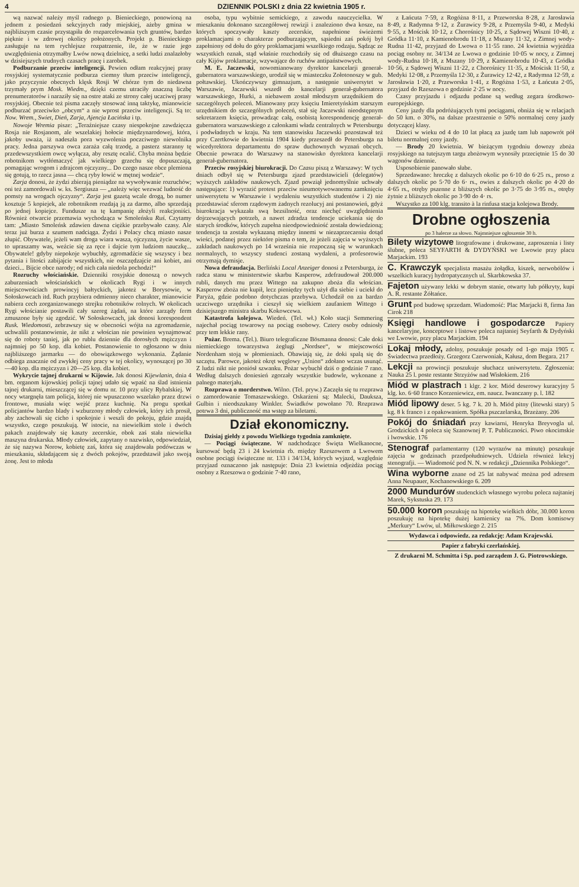4 DZIENNIK POLSKI z dnia 22 kwietnia 1905 r.
wą nazwać należy myśl radnego p. Bienieckiego, ponowioną na jednem z posiedzeń sekcyjnych rady miejskiej, ażeby gmina w najbliższym czasie przystąpiła do rozparcelowania tych gruntów, bardzo pięknie i w zdrowej okolicy położonych. Projekt p. Bienieckiego zasługuje na tem rychlejsze rozpatrzenie, ile, że w razie jego uwzględnienia otrzymałby Lwów nową dzielnicę, a setki ludzi znalazłoby w dzisiejszych trudnych czasach pracę i zarobek.
Podburzanie przeciw inteligencji. Pewien odłam reakcyjnej prasy rosyjskiej systematycznie podburza ciemny tłum przeciw inteligencji, jako przyczynie obecnych klęsk Rosji W chórze tym do niedawna trzymały prym Mosk. Wiedm., dzięki czemu utraciły znaczną liczbę prenumeratorów i naraziły się na ostre ataki ze strony całej uczciwej prasy rosyjskiej. Obecnie też pisma zaczęły stosować inną taktykę, mianowicie podburzać przeciwko „obcym“ a nie wprost przeciw inteligencji. Są to: Now. Wrem., Swiet, Dień, Zarja, Ajencja Łacińska i tp.
Nowoje Wremia pisze: „Teraźniejsze czasy niespokojne zawdzięcza Rosja nie Rosjanom, ale wszelakiej hołocie międzynarodowej, która, jakoby uważa, iż nadeszła pora wyzwolenia poczciwego niewolnika pracy. Jedna parszywa owca zaraża całą trzodę, a pasterz staranny tę przedewszystkiem owcę wyłącza, aby resztę ocalić. Chyba można będzie robotnikom wytłómaczyć jak wielkiego grzechu się dopuszczają, pomagając wrogom i zdrajcom ojczyzny... Do czego nasze obce plemiona się gotują, to rzecz jasna — chcą ryby łowić w mętnej wodzie“.
Zarja donosi, że żydzi zbierają pieniądze na wywoływanie rozruchów; oni też zamordowali w. ks. Sergiusza — „należy więc wezwać ludność do pomsty na wrogach ojczyzny“. Zarja jest gazetą wcale drogą, bo numer kosztuje 5 kopiejek, ale robotnikom rozdają ją za darmo, albo sprzedają po jednej kopiejce. Fundusze na tę kampanię złożyli reakcjoniści. Również otwarcie przemawia wychodząca w Smoleńsku Ruś. Czytamy tam: „Miasto Smoleńsk zdawien dawna ciężkie przebywało czasy. Ale teraz już burza z szumem nadciąga. Żydzi i Polacy chcą miasto nasze złupić. Obywatele, jeżeli wam droga wiara wasza, ojczyzna, życie wasze, to upraszamy was, weźcie się za ręce i dajcie tym ludziom nauczkę... Obywatele! gdyby niepokoje wybuchły, zgromadźcie się wszyscy i bez pytania i litości zabijajcie wszystkich, nie oszczędzajcie ani kobiet, ani dzieci... Bijcie obce narody; od nich cała niedola pochodzi!“
Rozruchy włościańskie. Dzienniki rosyjskie donoszą o nowych zaburzeniach włościańskich w okolicach Rygi i w innych miejscowościach prowincyj bałtyckich, jakoteż w Borysowie, w Sołoskowcach itd. Ruch przybiera odmienny nieco charakter, mianowicie nabiera cech zorganizowanego strejku robotników rolnych. W okolicach Rygi włościanie postawili cały szereg żądań, na które zarządy ferm zmuszone były się zgodzić. W Sołoskowcach, jak donosi korespondent Rusk. Wiedomosti, zebrawszy się w obecności wójta na zgromadzenie, uchwalili postanowienie, że nikt z włościan nie powinien wynajmować się do roboty taniej, jak po rublu dziennie dla dorosłych mężczyzn i najmniej po 50 kop. dla kobiet. Postanowienie to ogłoszono w dniu najbliższego jarmarku — do obowiązkowego wykonania. Żądanie odbiega znacznie od zwykłej ceny pracy w tej okolicy, wynoszącej po 30—40 kop. dla mężczyzn i 20—25 kop. dla kobiet.
Wykrycie tajnej drukarni w Kijowie. Jak donosi Kijewlanin, dnia 4 bm. organom kijowskiej policji tajnej udało się wpaść na ślad istnienia tajnej drukarni, mieszczącej się w domu nr. 10 przy ulicy Rybalskiej. W nocy wtargnęła tam policja, której nie wpuszczono wszelako przez drzwi frontowe, musiała więc wejść przez kuchnię. Na progu spotkał policjantów bardzo blady i wzburzony młody człowiek, który ich prosił, aby zachowali się cicho i spokojnie i weszli do pokoju, gdzie znajdą wszystko, czego poszukują. W istocie, na niewielkim stole i dwóch pakach znajdowały się kaszty zecerskie, obok zaś stała niewielka maszyna drukarska. Młody człowiek, zapytany o nazwisko, odpowiedział, że się nazywa Norow, kobietę zaś, która się znajdowała podówczas w mieszkaniu, składającem się z dwóch pokojów, przedstawił jako swoją żonę. Jest to młoda
osoba, typu wybitnie semickiego, z zawodu nauczycielka. W mieszkaniu dokonano szczegółowej rewizji i znaleziono dwa kosze, na których spoczywały kaszty zecerskie, napełnione świeżemi proklamacjami o charakterze podburzającym, sąsiedni zaś pokój był zapełniony od dołu do góry proklamacjami wszelkiego rodzaju. Sądząc ze wszystkich oznak, stąd właśnie rozchodziły się od dłuższego czasu na cały Kijów proklamacje, wzywające do ruchów antipaństwowych.
M. E. Jaczewski, nowomianowany dyrektor kancelarji generał-gubernatora warszawskiego, urodził się w miasteczku Zołotonoszy w gub. połtawskiej. Ukończywszy gimnazjum, a następnie uniwersytet w Warszawie, Jaczewski wszedł do kancelarji generał-gubernatora warszawskiego, Hurki, a niebawem został młodszym urzędnikiem do szczególnych poleceń. Mianowany przy księciu Imieretyńskim starszym urzędnikiem do szczególnych poleceń, stał się Jaczewski nieodstępnym sekretarzem księcia, prowadząc całą, osobistą korespondencję generał-gubernatora warszawskiego z członkami władz centralnych w Petersburgu i podwładnych w kraju. Na tem stanowisku Jaczewski pozostawał też przy Czertkowie do kwietnia 1904 kiedy przeszedł do Petersburga na wicedyrektora departamentu do spraw duchownych wyznań obcych. Obecnie powraca do Warszawy na stanowisko dyrektora kancelarji generał-gubernatora.
Przeciw rosyjskiej biurokracji. Do Czasu piszą z Warszawy: W tych dniach odbył się w Petersburgu zjazd przedstawicieli (delegatów) wyższych zakładów naukowych. Zjazd powziął jednomyślnie uchwały następujące: 1) wyrazić protest przeciw nieumotywowanemu zamknięciu uniwersytetu w Warszawie i wydaleniu wszystkich studentów i 2) nie przedstawiać sferom rządowym żadnych rezolucyj ani postanowień, gdyż biurokracja wykazała swą bezsilność, oraz niechęć uwzględnienia dojrzewających potrzeb, a nawet zdradza tendencje uciekania się do starych środków, których zupełna nieodpowiedniość została dowiedzioną; tendencja ta została wykazaną między innemi w niezaprzeczeniu dotąd wieści, podanej przez niektóre pisma o tem, że jeżeli zajęcia w wyższych zakładach naukowych po 14 września nie rozpoczną się w warunkach normalnych, to wszyscy studenci zostaną wydaleni, a profesorowie otrzymają dymisje.
Nowa defraudacja. Berliński Local Anzeiger donosi z Petersburga, że radca stanu w ministerstwie skarbu Kasperow, zdefraudował 200.000 rubli, danych mu przez Wittego na zakupno zboża dla włościan. Kasperow zboża nie kupił, lecz pieniędzy tych użył dla siebie i uciekł do Paryża, gdzie podobno dotychczas przebywa. Uchodził on za bardzo uczciwego urzędnika i cieszył się wielkiem zaufaniem Wittego i dzisiejszego ministra skarbu Kokowcewa.
Katastrofa kolejowa. Wiedeń. (Tel. wł.) Koło stacji Semmering najechał pociąg towarowy na pociąg osobowy. Cztery osoby odniosły przy tem lekkie rany.
Pożar. Brema. (Tel.). Biuro telegraficzne Bösmanna donosi: Całe doki niemieckiego towarzystwa żeglugi „Nordsee“, w miejscowości Nordenham stoją w płomieniach. Obawiają się, że doki spalą się do szczętu. Parowce, jakoteż okręt węglowy „Union“ zdołano wczas usunąć. Z ludzi nikt nie poniósł szwanku. Pożar wybuchł dziś o godzinie 7 rano. Według dalszych doniesień zgorzały wszystkie budowle, wykonane z palnego materjału.
Rozprawa o morderstwo. Wilno. (Tel. pryw.) Zaczęła się tu rozprawa o zamordowanie Tomaszewskiego. Oskarżeni są: Malecki, Dauksza, Gulbin i nieodszukany Winkler. Świadków powołano 70. Rozprawa potrwa 3 dni, publiczność ma wstęp za biletami.
Dział ekonomiczny.
Dzisiaj giełdy z powodu Wielkiego tygodnia zamknięte.
— Pociągi świąteczne. W nadchodzące Święta Wielkanocne, kursować będą 23 i 24 kwietnia rb. między Rzeszowem a Lwowem osobne pociągi świąteczne nr. 133 i 34/134, których wyjazd, względnie przyjazd oznaczono jak następuje: Dnia 23 kwietnia odjeżdża pociąg osobny z Rzeszowa o godzinie 7·40 rano,
z Łańcuta 7·59, z Rogóżna 8·11, z Przeworska 8·28, z Jarosławia 8·49, z Radymna 9·12, z Żurawicy 9·28, z Przemyśla 9·40, z Medyki 9·55, z Mościsk 10·12, z Chorośnicy 10·25, z Sądowej Wiszni 10·40, z Gródka 11·10, z Kamienobrodu 11·18, z Mszany 11·32, z Zimnej wody-Rudna 11·42, przyjazd do Lwowa o 11·55 rano. 24 kwietnia wyjeżdża pociąg osobny nr. 34/134 ze Lwowa o godzinie 10·05 w nocy, z Zimnej wody-Rudna 10·18, z Mszany 10·29, z Kamienobrodu 10·43, z Gródka 10·56, z Sądowej Wiszni 11·22, z Chorośnicy 11·35, z Mościsk 11·50, z Medyki 12·08, z Przemyśla 12·30, z Żurawicy 12·42, z Radymna 12·59, z Jarosławia 1·20, z Przeworska 1·41, z Rogóżna 1·53, z Łańcuta 2·05, przyjazd do Rzeszowa o godzinie 2·25 w nocy.
Czasy przyjazdu i odjazdu podane są według zegara środkowo-europejskiego.
Ceny jazdy dla podróżujących tymi pociągami, obniża się w relacjach do 50 km. o 30%, na dalsze przestrzenie o 50% normalnej ceny jazdy dotyczącej klasy.
Dzieci w wieku od 4 do 10 lat płacą za jazdę tam lub napowrót pół biletu normalnej ceny jazdy.
— Brody 20 kwietnia. W bieżącym tygodniu dowozy zboża rosyjskiego na tutejszym targu zbożowym wynosiły przeciętnie 15 do 30 wagonów dziennie.
Usposobienie panowało słabe.
Sprzedawano: hreczkę z dalszych okolic po 6·10 do 6·25 rs., proso z dalszych okolic po 5·70 do 6· rs., owies z dalszych okolic po 4·20 do 4·65 rs., otręby pszenne z bliższych okolic po 3·75 do 3·95 rs., otręby żytnie z bliższych okolic po 3·90 do 4· rs.
Wszystko za 100 klg. transito à la rinfusa stacja kolejowa Brody.
Drobne ogłoszenia
po 3 halerze za słowo. Najmniejsze ogłoszenie 30 h.
Bilety wizytowe litografowane i drukowane, zaproszenia i listy ślubne, poleca SEYFARTH & DYDYŃSKI we Lwowie przy placu Marjackim. 193
C. Krawczyk specjalista masażu żołądka, kiszek, nerwobólów i wszelkich kuracyj hydropatycznych ul. Skarbkowska 37.
Fajeton używany lekki w dobrym stanie, otwarty lub półkryty, kupi A. R. restante Żółtańce.
Grunt pod budowę sprzedam. Wiadomość: Plac Marjacki 8, firma Jan Cirok 218
Księgi handlowe i gospodarcze Papiery kancelaryjne, konceptowe i listowe poleca najtaniej Seyfarth & Dydyński we Lwowie, przy placu Marjackim. 194
Lokaj młody, zdolny, poszukuje posady od 1-go maja 1905 r. Świadectwa przedłoży. Grzegorz Czerwoniak, Kałusz, dom Begara. 217
Lekcji na prowincji poszukuje słuchacz uniwersytetu. Zgłoszenia: Nauka 25 l. poste restante Strzyżów nad Wisłokiem. 216
Miód w plastrach 1 klgr. 2 kor. Miód deserowy kuracyjny 5 klg. ko. 6·60 franco Korzeniewicz, em. naucz. Iwanczany p. l. 182
Miód lipowy deser. 5 kg. 7 k. 20 h. Miód pitny (litewski stary) 5 kg. 8 k franco i z opakowaniem. Spółka pszczelarska, Brzeżany. 206
Pokój do śniadań przy kawiarni, Henryka Breyvogla ul. Grodzickich 4 poleca się Szanownej P. T. Publiczności. Piwo okocimskie i lwowskie. 176
Stenograf parlamentarny (120 wyrazów na minutę) poszukuje zajęcia w godzinach przedpołudniowych. Udziela również lekcyj stenografji. — Wiadomość pod N. N. w redakcji „Dziennika Polskiego“.
Wina wyborne znane od 25 lat nabywać można pod adresem Anna Neupauer, Kochanowskiego 6. 209
2000 Mundurów studenckich własnego wyrobu poleca najtaniej Marek, Sykstuska 29. 173
50.000 koron poszukuję na hipotekę wielkich dóbr, 30.000 koron poszukuję na hipotekę dużej kamienicy na 7%. Dom komisowy „Merkury“ Lwów, ul. Miłkowskiego 2. 215
Wydawca i odpowiedz. za redakcję: Adam Krajewski.
Papier z fabryki czerlańskiej.
Z drukarni M. Schmitta i Sp. pod zarządem J. G. Piotrowskiego.